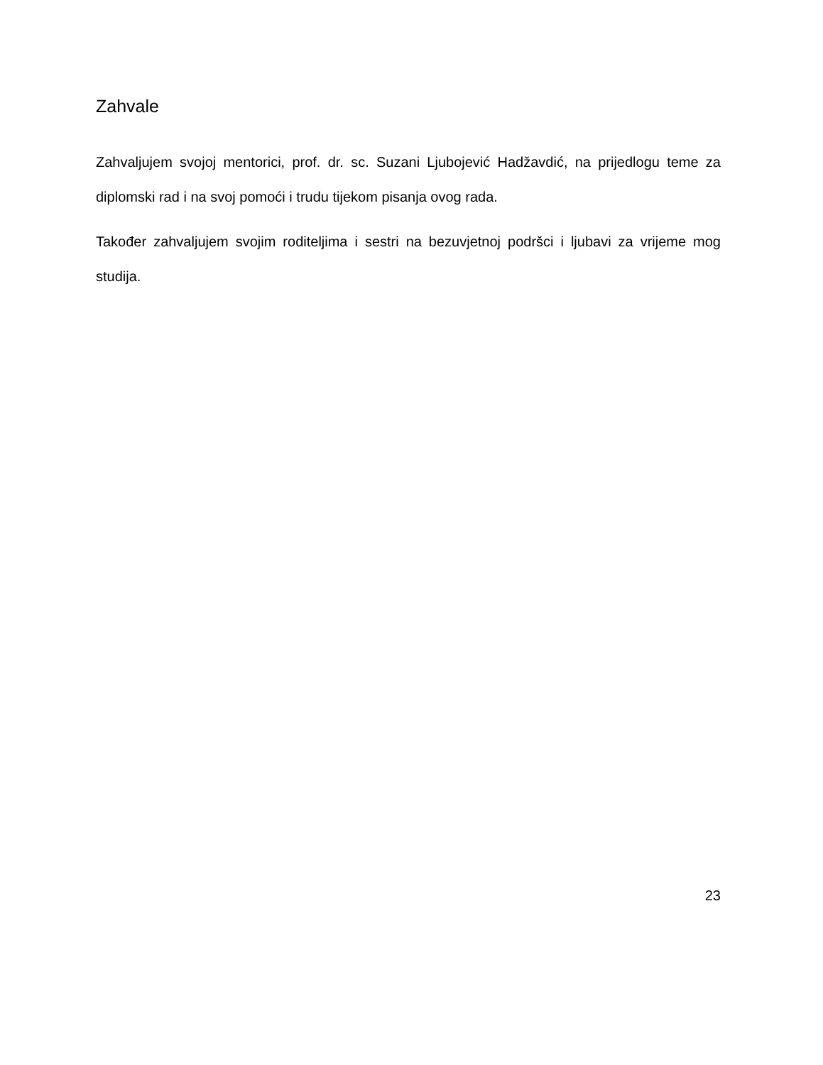Zahvale
Zahvaljujem svojoj mentorici, prof. dr. sc. Suzani Ljubojević Hadžavdić, na prijedlogu teme za diplomski rad i na svoj pomoći i trudu tijekom pisanja ovog rada.
Također zahvaljujem svojim roditeljima i sestri na bezuvjetnoj podršci i ljubavi za vrijeme mog studija.
23